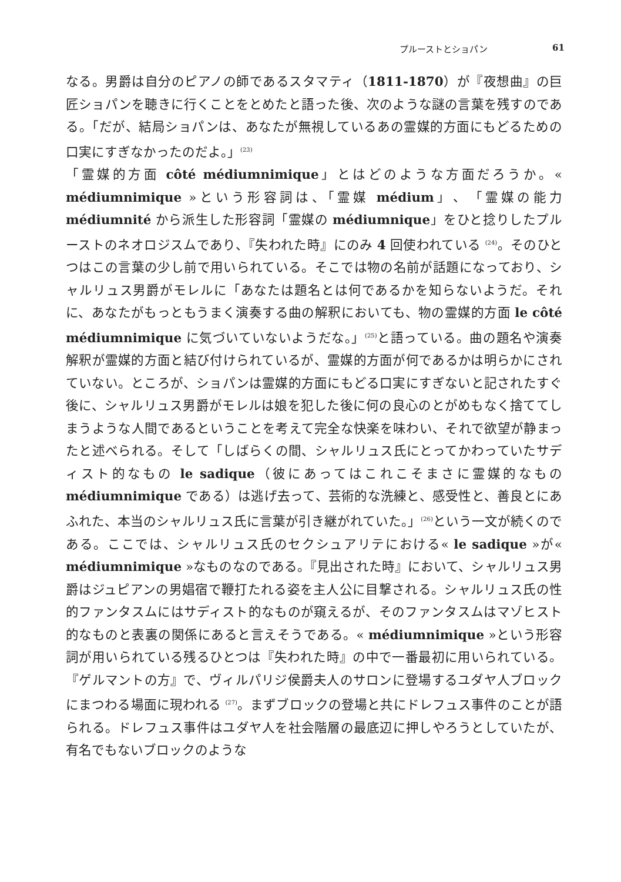プルーストとショパン 61
なる。男爵は自分のピアノの師であるスタマティ（1811-1870）が『夜想曲』の巨匠ショパンを聴きに行くことをとめたと語った後、次のような謎の言葉を残すのである。「だが、結局ショパンは、あなたが無視しているあの霊媒的方面にもどるための口実にすぎなかったのだよ。」<sup>(23)</sup>
「霊媒的方面 côté médiumnimique」とはどのような方面だろうか。« médiumnimique »という形容詞は、「霊媒 médium」、「霊媒の能力 médiumnité から派生した形容詞「霊媒の médiumnique」をひと捻りしたプルーストのネオロジスムであり、『失われた時』にのみ 4 回使われている <sup>(24)</sup>。そのひとつはこの言葉の少し前で用いられている。そこでは物の名前が話題になっており、シャルリュス男爵がモレルに「あなたは題名とは何であるかを知らないようだ。それに、あなたがもっともうまく演奏する曲の解釈においても、物の霊媒的方面 le côté médiumnimique に気づいていないようだな。」<sup>(25)</sup>と語っている。曲の題名や演奏解釈が霊媒的方面と結び付けられているが、霊媒的方面が何であるかは明らかにされていない。ところが、ショパンは霊媒的方面にもどる口実にすぎないと記されたすぐ後に、シャルリュス男爵がモレルは娘を犯した後に何の良心のとがめもなく捨ててしまうような人間であるということを考えて完全な快楽を味わい、それで欲望が静まったと述べられる。そして「しばらくの間、シャルリュス氏にとってかわっていたサディスト的なもの le sadique（彼にあってはこれこそまさに霊媒的なもの médiumnimique である）は逃げ去って、芸術的な洗練と、感受性と、善良とにあふれた、本当のシャルリュス氏に言葉が引き継がれていた。」<sup>(26)</sup>という一文が続くのである。ここでは、シャルリュス氏のセクシュアリテにおける« le sadique »が« médiumnimique »なものなのである。『見出された時』において、シャルリュス男爵はジュピアンの男娼宿で鞭打たれる姿を主人公に目撃される。シャルリュス氏の性的ファンタスムにはサディスト的なものが窺えるが、そのファンタスムはマゾヒスト的なものと表裏の関係にあると言えそうである。« médiumnimique »という形容詞が用いられている残るひとつは『失われた時』の中で一番最初に用いられている。『ゲルマントの方』で、ヴィルパリジ侯爵夫人のサロンに登場するユダヤ人ブロックにまつわる場面に現われる <sup>(27)</sup>。まずブロックの登場と共にドレフュス事件のことが語られる。ドレフュス事件はユダヤ人を社会階層の最底辺に押しやろうとしていたが、有名でもないブロックのような